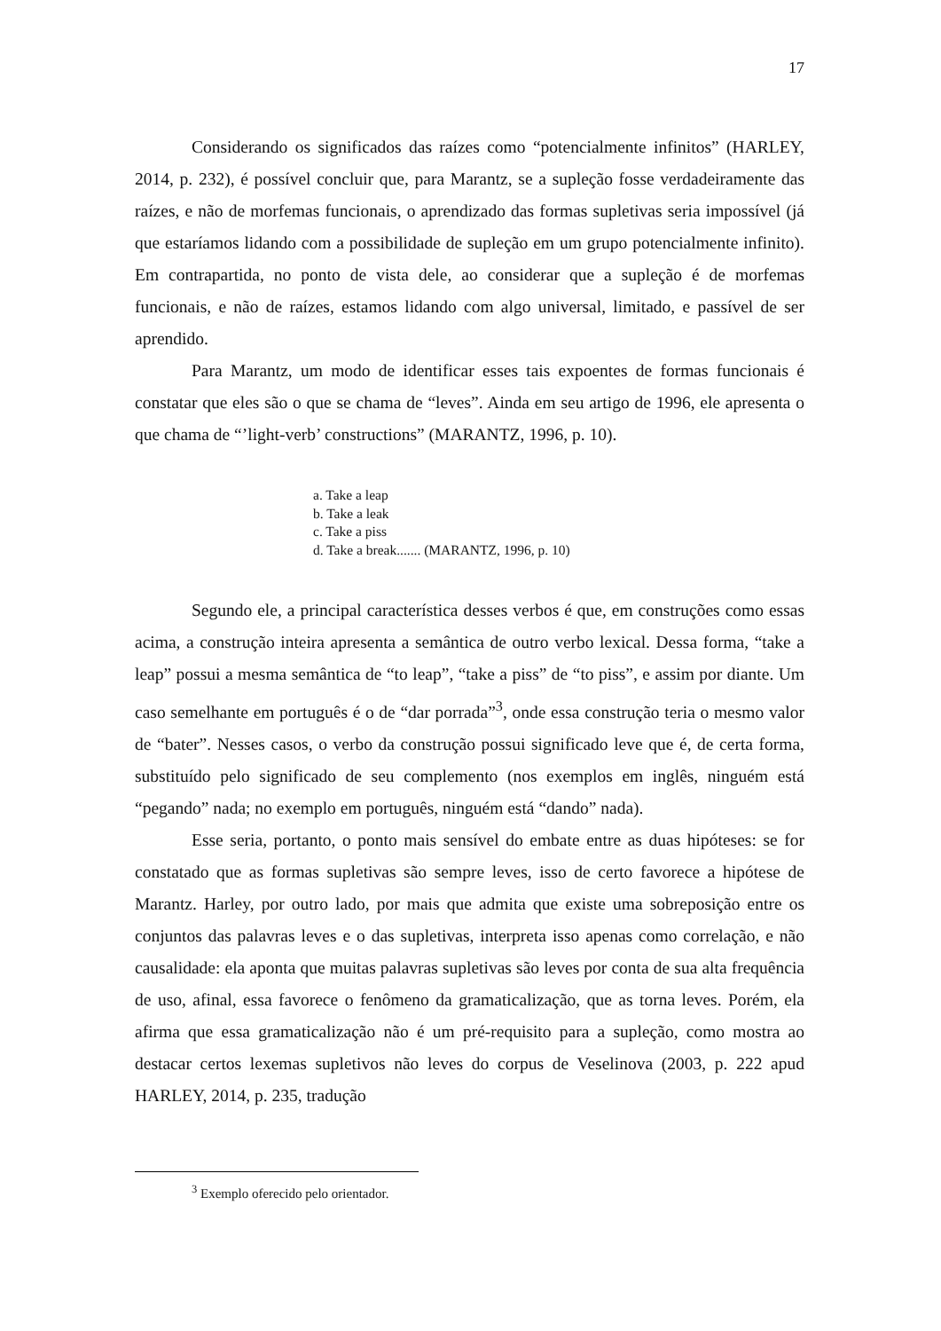17
Considerando os significados das raízes como “potencialmente infinitos” (HARLEY, 2014, p. 232), é possível concluir que, para Marantz, se a supleção fosse verdadeiramente das raízes, e não de morfemas funcionais, o aprendizado das formas supletivas seria impossível (já que estaríamos lidando com a possibilidade de supleção em um grupo potencialmente infinito). Em contrapartida, no ponto de vista dele, ao considerar que a supleção é de morfemas funcionais, e não de raízes, estamos lidando com algo universal, limitado, e passível de ser aprendido.
Para Marantz, um modo de identificar esses tais expoentes de formas funcionais é constatar que eles são o que se chama de “leves”. Ainda em seu artigo de 1996, ele apresenta o que chama de “’light-verb’ constructions” (MARANTZ, 1996, p. 10).
a. Take a leap
b. Take a leak
c. Take a piss
d. Take a break....... (MARANTZ, 1996, p. 10)
Segundo ele, a principal característica desses verbos é que, em construções como essas acima, a construção inteira apresenta a semântica de outro verbo lexical. Dessa forma, “take a leap” possui a mesma semântica de “to leap”, “take a piss” de “to piss”, e assim por diante. Um caso semelhante em português é o de “dar porrada”<sup>3</sup>, onde essa construção teria o mesmo valor de “bater”. Nesses casos, o verbo da construção possui significado leve que é, de certa forma, substituído pelo significado de seu complemento (nos exemplos em inglês, ninguém está “pegando” nada; no exemplo em português, ninguém está “dando” nada).
Esse seria, portanto, o ponto mais sensível do embate entre as duas hipóteses: se for constatado que as formas supletivas são sempre leves, isso de certo favorece a hipótese de Marantz. Harley, por outro lado, por mais que admita que existe uma sobreposição entre os conjuntos das palavras leves e o das supletivas, interpreta isso apenas como correlação, e não causalidade: ela aponta que muitas palavras supletivas são leves por conta de sua alta frequência de uso, afinal, essa favorece o fenômeno da gramaticalização, que as torna leves. Porém, ela afirma que essa gramaticalização não é um pré-requisito para a supleção, como mostra ao destacar certos lexemas supletivos não leves do corpus de Veselinova (2003, p. 222 apud HARLEY, 2014, p. 235, tradução
<sup>3</sup> Exemplo oferecido pelo orientador.